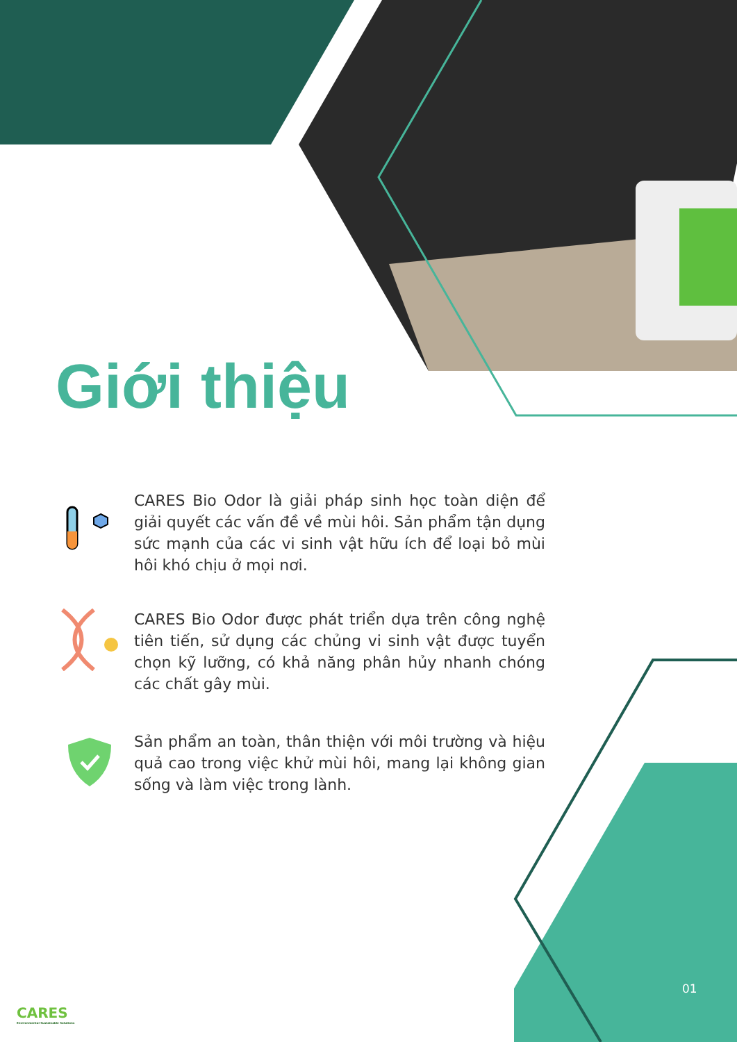Giới thiệu
CARES Bio Odor là giải pháp sinh học toàn diện để giải quyết các vấn đề về mùi hôi. Sản phẩm tận dụng sức mạnh của các vi sinh vật hữu ích để loại bỏ mùi hôi khó chịu ở mọi nơi.
CARES Bio Odor được phát triển dựa trên công nghệ tiên tiến, sử dụng các chủng vi sinh vật được tuyển chọn kỹ lưỡng, có khả năng phân hủy nhanh chóng các chất gây mùi.
Sản phẩm an toàn, thân thiện với môi trường và hiệu quả cao trong việc khử mùi hôi, mang lại không gian sống và làm việc trong lành.
01
CARES
Environmental Sustainable Solutions